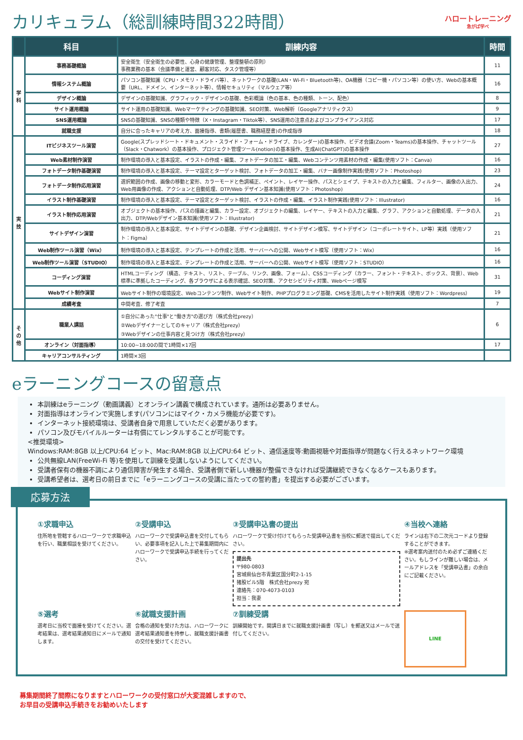カリキュラム（総訓練時間322時間）
ハロートレーニング
急がば学べ
| | 科目 | 訓練内容 | 時間 |
| --- | --- | --- | --- |
| 学科 | 事務基礎概論 | 安全衛生（安全衛生の必要性、心身の健康管理、整理整頓の原則） 事務業務の基本（会議準備と運営、顧客対応、タスク管理等） | 11 |
| | 情報システム概論 | パソコン基礎知識（CPU・メモリ・ドライバ等）、ネットワークの基礎(LAN・Wi-Fi・Bluetooth等)、OA機器（コピー機・パソコン等）の使い方、Webの基本概要（URL、ドメイン、インターネット等）、情報セキュリティ（マルウェア等） | 16 |
| | デザイン概論 | デザインの基礎知識、グラフィック・デザインの基礎、色彩概論（色の基本、色の種類、トーン、配色） | 8 |
| | サイト運用概論 | サイト運用の基礎知識、Webマーケティングの基礎知識、SEO対策、Web解析（Googleアナリティクス） | 9 |
| | SNS運用概論 | SNSの基礎知識、SNSの種類や特徴（X・Instagram・Tiktok等）、SNS運用の注意点およびコンプライアンス対応 | 17 |
| | 就職支援 | 自分に合ったキャリアの考え方、面接指導、書類(履歴書、職務経歴書)の作成指導 | 18 |
| 実技 | ITビジネスツール演習 | Google(スプレッドシート・ドキュメント・スライド・フォーム・ドライブ、カレンダー)の基本操作、ビデオ会議(Zoom・Teams)の基本操作、チャットツール（Slack・Chatwork）の基本操作、プロジェクト管理ツール(notion)の基本操作、生成AI(ChatGPT)の基本操作 | 27 |
| | Web素材制作演習 | 制作環境の導入と基本設定、イラストの作成・編集、フォトデータの加工・編集、Webコンテンツ用素材の作成・編集(使用ソフト：Canva) | 16 |
| | フォトデータ制作基礎演習 | 制作環境の導入と基本設定、テーマ設定とターゲット検討、フォトデータの加工・編集、バナー画像制作実践(使用ソフト：Photoshop) | 23 |
| | フォトデータ制作応用演習 | 選択範囲の作成、画像の移動と変形、カラーモードと色調補正、ペイント、レイヤー操作、パスとシェイプ、テキストの入力と編集、フィルター、画像の入出力、Web用画像の作成、アクションと自動処理、DTP/Web デザイン基本知識(使用ソフト：Photoshop) | 24 |
| | イラスト制作基礎演習 | 制作環境の導入と基本設定、テーマ設定とターゲット検討、イラストの作成・編集、イラスト制作実践(使用ソフト：Illustrator) | 16 |
| | イラスト制作応用演習 | オブジェクトの基本操作、パスの描画と編集、カラー設定、オブジェクトの編集、レイヤー、テキストの入力と編集、グラフ、アクションと自動処理、データの入出力、DTP/Webデザイン基本知識(使用ソフト：Illustrator) | 21 |
| | サイトデザイン演習 | 制作環境の導入と基本設定、サイトデザインの基礎、デザイン企画検討、サイトデザイン模写、サイトデザイン（コーポレートサイト、LP等）実践（使用ソフト：Figma） | 21 |
| | Web制作ツール演習（Wix） | 制作環境の導入と基本設定、テンプレートの作成と活用、サーバーへの公開、Webサイト模写（使用ソフト：Wix） | 16 |
| | Web制作ツール演習（STUDIO） | 制作環境の導入と基本設定、テンプレートの作成と活用、サーバーへの公開、Webサイト模写（使用ソフト：STUDIO） | 16 |
| | コーディング演習 | HTMLコーディング（構造、テキスト、リスト、テーブル、リンク、画像、フォーム）、CSSコーディング（カラー、フォント・テキスト、ボックス、背景）、Web標準に準拠したコーディング、各ブラウザによる表示確認、SEO対策、アクセシビリティ対策、Webページ模写 | 31 |
| | Webサイト制作演習 | Webサイト制作の環境設定、Webコンテンツ制作、Webサイト制作、PHPプログラミング基礎、CMSを活用したサイト制作実践（使用ソフト：Wordpress） | 19 |
| | 成績考査 | 中間考査、修了考査 | 7 |
| その他 | 職業人講話 | ①自分にあった"仕事"と"働き方"の選び方（株式会社prezy） ②Webデザイナーとしてのキャリア（株式会社prezy） ③Webデザインの仕事内容と見つけ方（株式会社prezy） | 6 |
| | オンライン（対面指導） | 10:00~18:00の間で1時間×17回 | 17 |
| | キャリアコンサルティング | 1時間×3回 | |
eラーニングコースの留意点
本訓練はeラーニング（動画講義）とオンライン講義で構成されています。通所は必要ありません。
対面指導はオンラインで実施します(パソコンにはマイク・カメラ機能が必要です)。
インターネット接続環境は、受講者自身で用意していただく必要があります。
パソコン及びモバイルルーターは有償にてレンタルすることが可能です。
<推奨環境>
Windows:RAM:8GB 以上/CPU:64 ビット、Mac:RAM:8GB 以上/CPU:64 ビット、通信速度等:動画視聴や対面指導が問題なく行えるネットワーク環境
公共無線LAN(FreeWi-Fi 等)を使用して訓練を受講しないようにしてください。
受講者保有の機器不調により通信障害が発生する場合、受講者側で新しい機器が整備できなければ受講継続できなくなるケースもあります。
受講希望者は、選考日の前日までに「eラーニングコースの受講に当たっての誓約書」を提出する必要がございます。
応募方法
①求職申込
住所地を管轄するハローワークで求職申込を行い、職業相談を受けてください。
②受講申込
ハローワークで受講申込書を交付してもらい、必要事項を記入した上で募集期間内にハローワークで受講申込手続を行ってください。
③受講申込書の提出
ハローワークで受け付けてもらった受講申込書を当校に郵送で提出してください。
提出先
〒980-0803
宮城県仙台市青葉区国分町2-1-15
猪股ビル5階　株式会社prezy 宛
連絡先：070-4073-0103
担当：我妻
④当校へ連絡
ラインは右下の二次元コードより登録することができます。
※選考案内送付のため必ずご連絡ください。もしラインが難しい場合は、メールアドレスを「受講申込書」の余白にご記載ください。
⑤選考
選考日に当校で面接を受けてください。選考結果は、選考結果通知日にメールで通知します。
⑥就職支援計画
合格の通知を受けた方は、ハローワークに選考結果通知書を持参し、就職支援計画書の交付を受けてください。
⑦訓練受講
訓練開始です。開講日までに就職支援計画書（写し）を郵送又はメールで送付してください。
LINE
募集期間終了間際になりますとハローワークの受付窓口が大変混雑しますので、
お早目の受講申込手続きをお勧めいたします